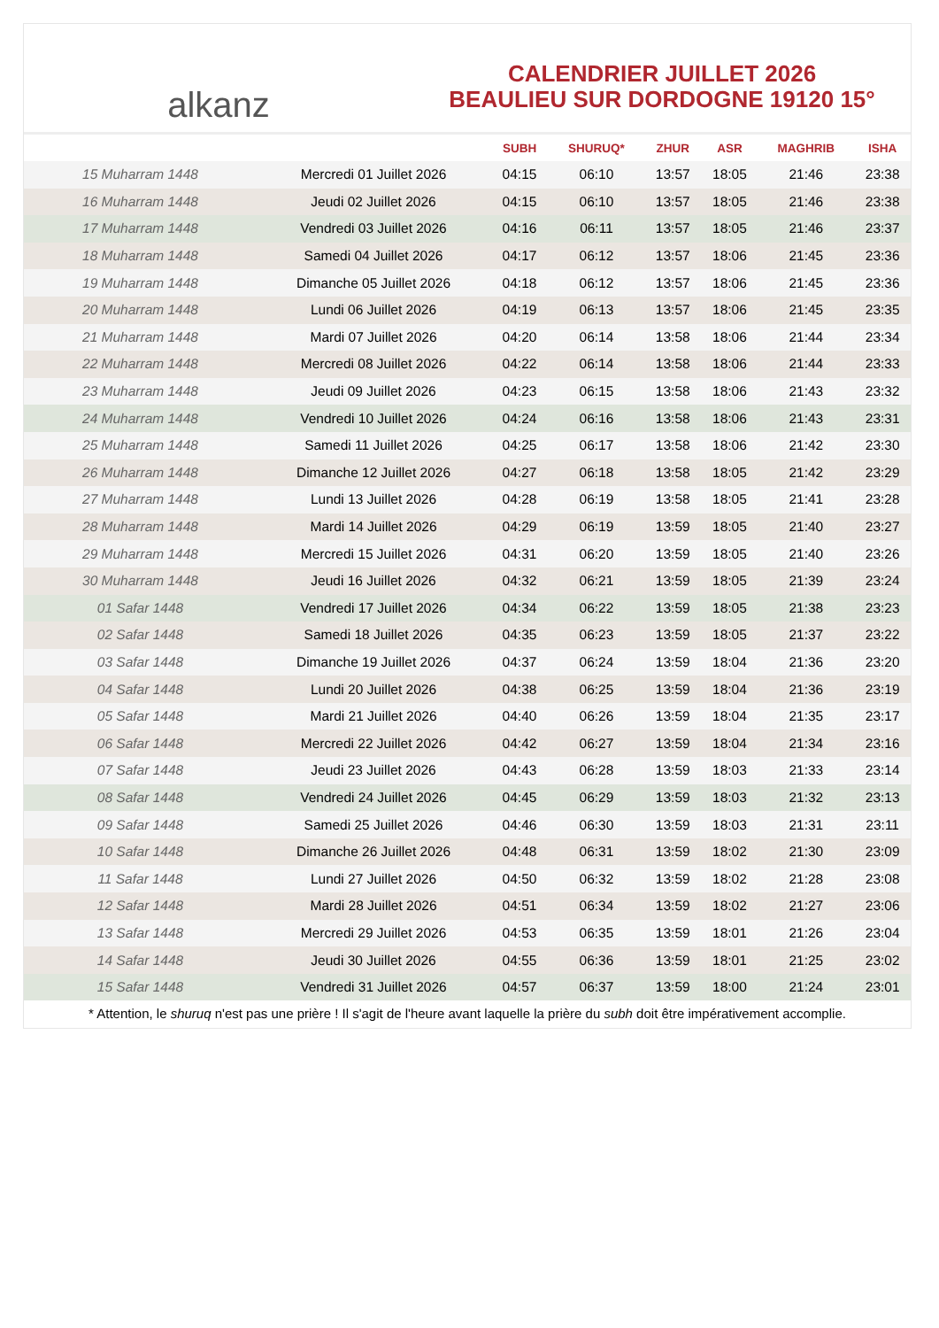alkanz
CALENDRIER JUILLET 2026
BEAULIEU SUR DORDOGNE 19120 15°
| | | SUBH | SHURUQ* | ZHUR | ASR | MAGHRIB | ISHA |
| --- | --- | --- | --- | --- | --- | --- | --- |
| 15 Muharram 1448 | Mercredi 01 Juillet 2026 | 04:15 | 06:10 | 13:57 | 18:05 | 21:46 | 23:38 |
| 16 Muharram 1448 | Jeudi 02 Juillet 2026 | 04:15 | 06:10 | 13:57 | 18:05 | 21:46 | 23:38 |
| 17 Muharram 1448 | Vendredi 03 Juillet 2026 | 04:16 | 06:11 | 13:57 | 18:05 | 21:46 | 23:37 |
| 18 Muharram 1448 | Samedi 04 Juillet 2026 | 04:17 | 06:12 | 13:57 | 18:06 | 21:45 | 23:36 |
| 19 Muharram 1448 | Dimanche 05 Juillet 2026 | 04:18 | 06:12 | 13:57 | 18:06 | 21:45 | 23:36 |
| 20 Muharram 1448 | Lundi 06 Juillet 2026 | 04:19 | 06:13 | 13:57 | 18:06 | 21:45 | 23:35 |
| 21 Muharram 1448 | Mardi 07 Juillet 2026 | 04:20 | 06:14 | 13:58 | 18:06 | 21:44 | 23:34 |
| 22 Muharram 1448 | Mercredi 08 Juillet 2026 | 04:22 | 06:14 | 13:58 | 18:06 | 21:44 | 23:33 |
| 23 Muharram 1448 | Jeudi 09 Juillet 2026 | 04:23 | 06:15 | 13:58 | 18:06 | 21:43 | 23:32 |
| 24 Muharram 1448 | Vendredi 10 Juillet 2026 | 04:24 | 06:16 | 13:58 | 18:06 | 21:43 | 23:31 |
| 25 Muharram 1448 | Samedi 11 Juillet 2026 | 04:25 | 06:17 | 13:58 | 18:06 | 21:42 | 23:30 |
| 26 Muharram 1448 | Dimanche 12 Juillet 2026 | 04:27 | 06:18 | 13:58 | 18:05 | 21:42 | 23:29 |
| 27 Muharram 1448 | Lundi 13 Juillet 2026 | 04:28 | 06:19 | 13:58 | 18:05 | 21:41 | 23:28 |
| 28 Muharram 1448 | Mardi 14 Juillet 2026 | 04:29 | 06:19 | 13:59 | 18:05 | 21:40 | 23:27 |
| 29 Muharram 1448 | Mercredi 15 Juillet 2026 | 04:31 | 06:20 | 13:59 | 18:05 | 21:40 | 23:26 |
| 30 Muharram 1448 | Jeudi 16 Juillet 2026 | 04:32 | 06:21 | 13:59 | 18:05 | 21:39 | 23:24 |
| 01 Safar 1448 | Vendredi 17 Juillet 2026 | 04:34 | 06:22 | 13:59 | 18:05 | 21:38 | 23:23 |
| 02 Safar 1448 | Samedi 18 Juillet 2026 | 04:35 | 06:23 | 13:59 | 18:05 | 21:37 | 23:22 |
| 03 Safar 1448 | Dimanche 19 Juillet 2026 | 04:37 | 06:24 | 13:59 | 18:04 | 21:36 | 23:20 |
| 04 Safar 1448 | Lundi 20 Juillet 2026 | 04:38 | 06:25 | 13:59 | 18:04 | 21:36 | 23:19 |
| 05 Safar 1448 | Mardi 21 Juillet 2026 | 04:40 | 06:26 | 13:59 | 18:04 | 21:35 | 23:17 |
| 06 Safar 1448 | Mercredi 22 Juillet 2026 | 04:42 | 06:27 | 13:59 | 18:04 | 21:34 | 23:16 |
| 07 Safar 1448 | Jeudi 23 Juillet 2026 | 04:43 | 06:28 | 13:59 | 18:03 | 21:33 | 23:14 |
| 08 Safar 1448 | Vendredi 24 Juillet 2026 | 04:45 | 06:29 | 13:59 | 18:03 | 21:32 | 23:13 |
| 09 Safar 1448 | Samedi 25 Juillet 2026 | 04:46 | 06:30 | 13:59 | 18:03 | 21:31 | 23:11 |
| 10 Safar 1448 | Dimanche 26 Juillet 2026 | 04:48 | 06:31 | 13:59 | 18:02 | 21:30 | 23:09 |
| 11 Safar 1448 | Lundi 27 Juillet 2026 | 04:50 | 06:32 | 13:59 | 18:02 | 21:28 | 23:08 |
| 12 Safar 1448 | Mardi 28 Juillet 2026 | 04:51 | 06:34 | 13:59 | 18:02 | 21:27 | 23:06 |
| 13 Safar 1448 | Mercredi 29 Juillet 2026 | 04:53 | 06:35 | 13:59 | 18:01 | 21:26 | 23:04 |
| 14 Safar 1448 | Jeudi 30 Juillet 2026 | 04:55 | 06:36 | 13:59 | 18:01 | 21:25 | 23:02 |
| 15 Safar 1448 | Vendredi 31 Juillet 2026 | 04:57 | 06:37 | 13:59 | 18:00 | 21:24 | 23:01 |
* Attention, le shuruq n'est pas une prière ! Il s'agit de l'heure avant laquelle la prière du subh doit être impérativement accomplie.